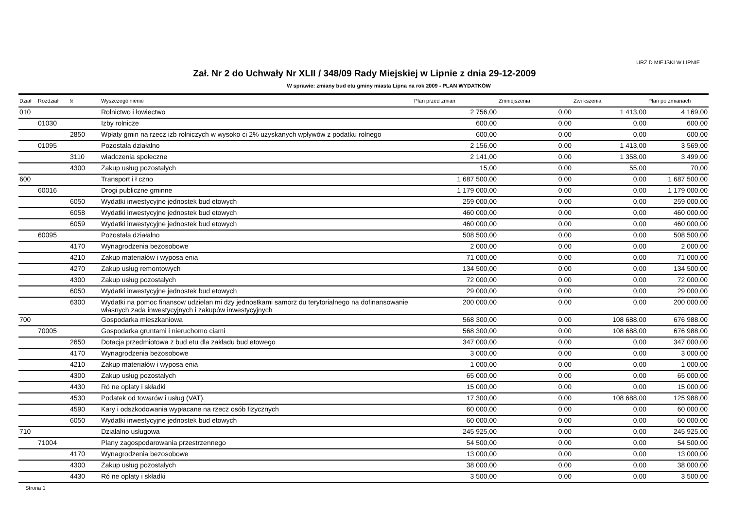URZ D MIEJSKI W LIPNIE
Zał. Nr 2 do Uchwały Nr XLII / 348/09 Rady Miejskiej w Lipnie z dnia 29-12-2009
W sprawie: zmiany bud etu gminy miasta Lipna na rok 2009 - PLAN WYDATKÓW
| Dział | Rozdział | § | Wyszczególnienie | Plan przed zmian | Zmniejszenia | Zwi kszenia | Plan po zmianach |
| --- | --- | --- | --- | --- | --- | --- | --- |
| 010 | | | Rolnictwo i łowiectwo | 2 756,00 | 0,00 | 1 413,00 | 4 169,00 |
| | 01030 | | Izby rolnicze | 600,00 | 0,00 | 0,00 | 600,00 |
| | | 2850 | Wpłaty gmin na rzecz izb rolniczych w wysoko ci 2% uzyskanych wpływów z podatku rolnego | 600,00 | 0,00 | 0,00 | 600,00 |
| | 01095 | | Pozostała działalno | 2 156,00 | 0,00 | 1 413,00 | 3 569,00 |
| | | 3110 | wiadczenia społeczne | 2 141,00 | 0,00 | 1 358,00 | 3 499,00 |
| | | 4300 | Zakup usług pozostałych | 15,00 | 0,00 | 55,00 | 70,00 |
| 600 | | | Transport i ł czno | 1 687 500,00 | 0,00 | 0,00 | 1 687 500,00 |
| | 60016 | | Drogi publiczne gminne | 1 179 000,00 | 0,00 | 0,00 | 1 179 000,00 |
| | | 6050 | Wydatki inwestycyjne jednostek bud etowych | 259 000,00 | 0,00 | 0,00 | 259 000,00 |
| | | 6058 | Wydatki inwestycyjne jednostek bud etowych | 460 000,00 | 0,00 | 0,00 | 460 000,00 |
| | | 6059 | Wydatki inwestycyjne jednostek bud etowych | 460 000,00 | 0,00 | 0,00 | 460 000,00 |
| | 60095 | | Pozostała działalno | 508 500,00 | 0,00 | 0,00 | 508 500,00 |
| | | 4170 | Wynagrodzenia bezosobowe | 2 000,00 | 0,00 | 0,00 | 2 000,00 |
| | | 4210 | Zakup materiałów i wyposa enia | 71 000,00 | 0,00 | 0,00 | 71 000,00 |
| | | 4270 | Zakup usług remontowych | 134 500,00 | 0,00 | 0,00 | 134 500,00 |
| | | 4300 | Zakup usług pozostałych | 72 000,00 | 0,00 | 0,00 | 72 000,00 |
| | | 6050 | Wydatki inwestycyjne jednostek bud etowych | 29 000,00 | 0,00 | 0,00 | 29 000,00 |
| | | 6300 | Wydatki na pomoc finansow udzielan mi dzy jednostkami samorz du terytorialnego na dofinansowanie własnych zada inwestycyjnych i zakupów inwestycyjnych | 200 000,00 | 0,00 | 0,00 | 200 000,00 |
| 700 | | | Gospodarka mieszkaniowa | 568 300,00 | 0,00 | 108 688,00 | 676 988,00 |
| | 70005 | | Gospodarka gruntami i nieruchomo ciami | 568 300,00 | 0,00 | 108 688,00 | 676 988,00 |
| | | 2650 | Dotacja przedmiotowa z bud etu dla zakładu bud etowego | 347 000,00 | 0,00 | 0,00 | 347 000,00 |
| | | 4170 | Wynagrodzenia bezosobowe | 3 000,00 | 0,00 | 0,00 | 3 000,00 |
| | | 4210 | Zakup materiałów i wyposa enia | 1 000,00 | 0,00 | 0,00 | 1 000,00 |
| | | 4300 | Zakup usług pozostałych | 65 000,00 | 0,00 | 0,00 | 65 000,00 |
| | | 4430 | Ró ne opłaty i składki | 15 000,00 | 0,00 | 0,00 | 15 000,00 |
| | | 4530 | Podatek od towarów i usług (VAT). | 17 300,00 | 0,00 | 108 688,00 | 125 988,00 |
| | | 4590 | Kary i odszkodowania wypłacane na rzecz osób fizycznych | 60 000,00 | 0,00 | 0,00 | 60 000,00 |
| | | 6050 | Wydatki inwestycyjne jednostek bud etowych | 60 000,00 | 0,00 | 0,00 | 60 000,00 |
| 710 | | | Działalno usługowa | 245 925,00 | 0,00 | 0,00 | 245 925,00 |
| | 71004 | | Plany zagospodarowania przestrzennego | 54 500,00 | 0,00 | 0,00 | 54 500,00 |
| | | 4170 | Wynagrodzenia bezosobowe | 13 000,00 | 0,00 | 0,00 | 13 000,00 |
| | | 4300 | Zakup usług pozostałych | 38 000,00 | 0,00 | 0,00 | 38 000,00 |
| | | 4430 | Ró ne opłaty i składki | 3 500,00 | 0,00 | 0,00 | 3 500,00 |
Strona 1